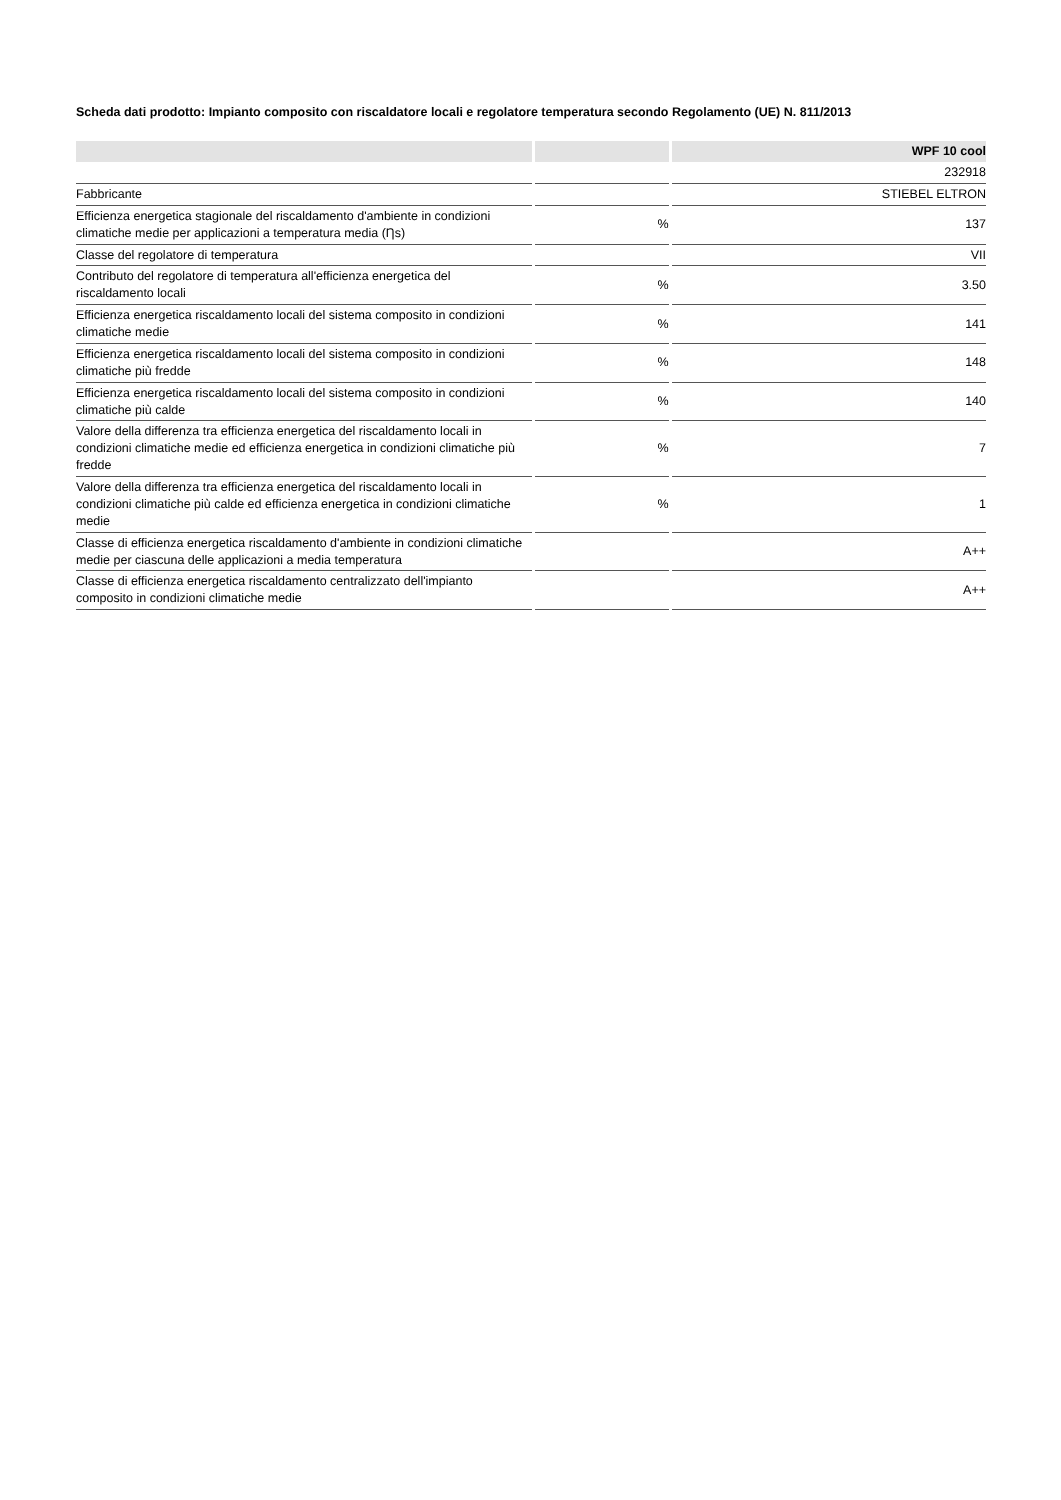Scheda dati prodotto: Impianto composito con riscaldatore locali e regolatore temperatura secondo Regolamento (UE) N. 811/2013
| | | WPF 10 cool |
| --- | --- | --- |
| | | 232918 |
| Fabbricante | | STIEBEL ELTRON |
| Efficienza energetica stagionale del riscaldamento d'ambiente in condizioni climatiche medie per applicazioni a temperatura media (Ƞs) | % | 137 |
| Classe del regolatore di temperatura | | VII |
| Contributo del regolatore di temperatura all'efficienza energetica del riscaldamento locali | % | 3.50 |
| Efficienza energetica riscaldamento locali del sistema composito in condizioni climatiche medie | % | 141 |
| Efficienza energetica riscaldamento locali del sistema composito in condizioni climatiche più fredde | % | 148 |
| Efficienza energetica riscaldamento locali del sistema composito in condizioni climatiche più calde | % | 140 |
| Valore della differenza tra efficienza energetica del riscaldamento locali in condizioni climatiche medie ed efficienza energetica in condizioni climatiche più fredde | % | 7 |
| Valore della differenza tra efficienza energetica del riscaldamento locali in condizioni climatiche più calde ed efficienza energetica in condizioni climatiche medie | % | 1 |
| Classe di efficienza energetica riscaldamento d'ambiente in condizioni climatiche medie per ciascuna delle applicazioni a media temperatura | | A++ |
| Classe di efficienza energetica riscaldamento centralizzato dell'impianto composito in condizioni climatiche medie | | A++ |